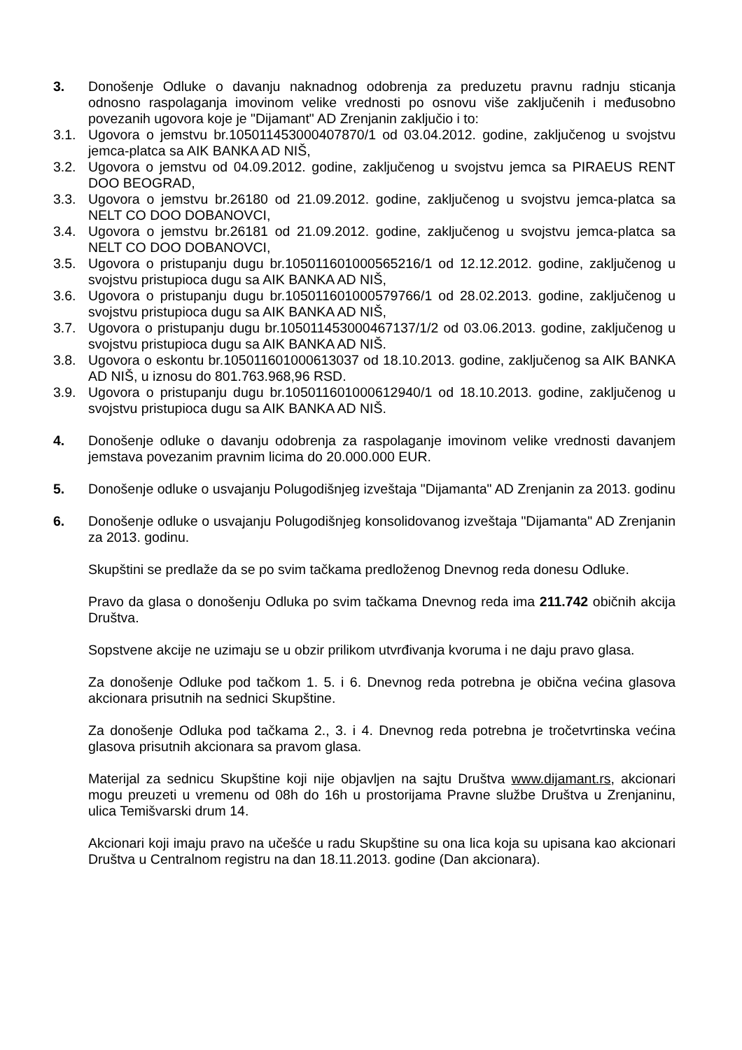3. Donošenje Odluke o davanju naknadnog odobrenja za preduzetu pravnu radnju sticanja odnosno raspolaganja imovinom velike vrednosti po osnovu više zaključenih i međusobno povezanih ugovora koje je "Dijamant" AD Zrenjanin zaključio i to:
3.1. Ugovora o jemstvu br.105011453000407870/1 od 03.04.2012. godine, zaključenog u svojstvu jemca-platca sa AIK BANKA AD NIŠ,
3.2. Ugovora o jemstvu od 04.09.2012. godine, zaključenog u svojstvu jemca sa PIRAEUS RENT DOO BEOGRAD,
3.3. Ugovora o jemstvu br.26180 od 21.09.2012. godine, zaključenog u svojstvu jemca-platca sa NELT CO DOO DOBANOVCI,
3.4. Ugovora o jemstvu br.26181 od 21.09.2012. godine, zaključenog u svojstvu jemca-platca sa NELT CO DOO DOBANOVCI,
3.5. Ugovora o pristupanju dugu br.105011601000565216/1 od 12.12.2012. godine, zaključenog u svojstvu pristupioca dugu sa AIK BANKA AD NIŠ,
3.6. Ugovora o pristupanju dugu br.105011601000579766/1 od 28.02.2013. godine, zaključenog u svojstvu pristupioca dugu sa AIK BANKA AD NIŠ,
3.7. Ugovora o pristupanju dugu br.105011453000467137/1/2 od 03.06.2013. godine, zaključenog u svojstvu pristupioca dugu sa AIK BANKA AD NIŠ.
3.8. Ugovora o eskontu br.105011601000613037 od 18.10.2013. godine, zaključenog sa AIK BANKA AD NIŠ, u iznosu do 801.763.968,96 RSD.
3.9. Ugovora o pristupanju dugu br.105011601000612940/1 od 18.10.2013. godine, zaključenog u svojstvu pristupioca dugu sa AIK BANKA AD NIŠ.
4. Donošenje odluke o davanju odobrenja za raspolaganje imovinom velike vrednosti davanjem jemstava povezanim pravnim licima do 20.000.000 EUR.
5. Donošenje odluke o usvajanju Polugodišnjeg izveštaja "Dijamanta" AD Zrenjanin za 2013. godinu
6. Donošenje odluke o usvajanju Polugodišnjeg konsolidovanog izveštaja "Dijamanta" AD Zrenjanin za 2013. godinu.
Skupštini se predlaže da se po svim tačkama predloženog Dnevnog reda donesu Odluke.
Pravo da glasa o donošenju Odluka po svim tačkama Dnevnog reda ima 211.742 običnih akcija Društva.
Sopstvene akcije ne uzimaju se u obzir prilikom utvrđivanja kvoruma i ne daju pravo glasa.
Za donošenje Odluke pod tačkom 1. 5. i 6. Dnevnog reda potrebna je obična većina glasova akcionara prisutnih na sednici Skupštine.
Za donošenje Odluka pod tačkama 2., 3. i 4. Dnevnog reda potrebna je tročetvrtinska većina glasova prisutnih akcionara sa pravom glasa.
Materijal za sednicu Skupštine koji nije objavljen na sajtu Društva www.dijamant.rs, akcionari mogu preuzeti u vremenu od 08h do 16h u prostorijama Pravne službe Društva u Zrenjaninu, ulica Temišvarski drum 14.
Akcionari koji imaju pravo na učešće u radu Skupštine su ona lica koja su upisana kao akcionari Društva u Centralnom registru na dan 18.11.2013. godine (Dan akcionara).